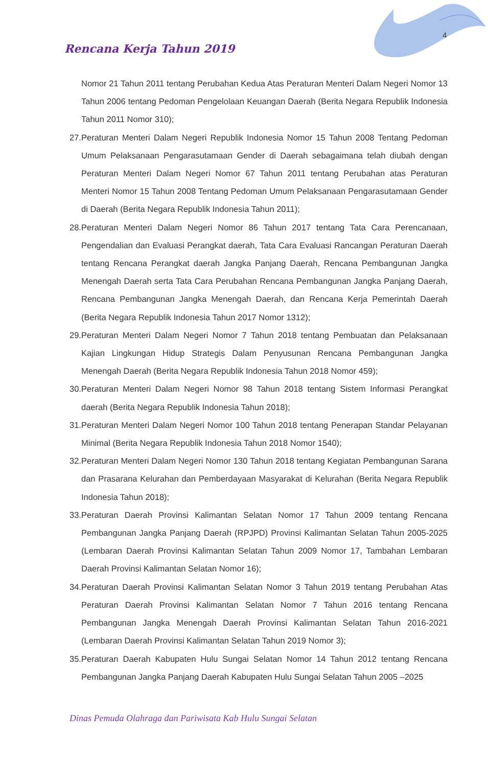4
Rencana Kerja Tahun 2019
Nomor 21 Tahun 2011 tentang Perubahan Kedua Atas Peraturan Menteri Dalam Negeri Nomor 13 Tahun 2006 tentang Pedoman Pengelolaan Keuangan Daerah (Berita Negara Republik Indonesia Tahun 2011 Nomor 310);
27. Peraturan Menteri Dalam Negeri Republik Indonesia Nomor 15 Tahun 2008 Tentang Pedoman Umum Pelaksanaan Pengarasutamaan Gender di Daerah sebagaimana telah diubah dengan Peraturan Menteri Dalam Negeri Nomor 67 Tahun 2011 tentang Perubahan atas Peraturan Menteri Nomor 15 Tahun 2008 Tentang Pedoman Umum Pelaksanaan Pengarasutamaan Gender di Daerah (Berita Negara Republik Indonesia Tahun 2011);
28. Peraturan Menteri Dalam Negeri Nomor 86 Tahun 2017 tentang Tata Cara Perencanaan, Pengendalian dan Evaluasi Perangkat daerah, Tata Cara Evaluasi Rancangan Peraturan Daerah tentang Rencana Perangkat daerah Jangka Panjang Daerah, Rencana Pembangunan Jangka Menengah Daerah serta Tata Cara Perubahan Rencana Pembangunan Jangka Panjang Daerah, Rencana Pembangunan Jangka Menengah Daerah, dan Rencana Kerja Pemerintah Daerah (Berita Negara Republik Indonesia Tahun 2017 Nomor 1312);
29. Peraturan Menteri Dalam Negeri Nomor 7 Tahun 2018 tentang Pembuatan dan Pelaksanaan Kajian Lingkungan Hidup Strategis Dalam Penyusunan Rencana Pembangunan Jangka Menengah Daerah (Berita Negara Republik Indonesia Tahun 2018 Nomor 459);
30. Peraturan Menteri Dalam Negeri Nomor 98 Tahun 2018 tentang Sistem Informasi Perangkat daerah (Berita Negara Republik Indonesia Tahun 2018);
31. Peraturan Menteri Dalam Negeri Nomor 100 Tahun 2018 tentang Penerapan Standar Pelayanan Minimal (Berita Negara Republik Indonesia Tahun 2018 Nomor 1540);
32. Peraturan Menteri Dalam Negeri Nomor 130 Tahun 2018 tentang Kegiatan Pembangunan Sarana dan Prasarana Kelurahan dan Pemberdayaan Masyarakat di Kelurahan (Berita Negara Republik Indonesia Tahun 2018);
33. Peraturan Daerah Provinsi Kalimantan Selatan Nomor 17 Tahun 2009 tentang Rencana Pembangunan Jangka Panjang Daerah (RPJPD) Provinsi Kalimantan Selatan Tahun 2005-2025 (Lembaran Daerah Provinsi Kalimantan Selatan Tahun 2009 Nomor 17, Tambahan Lembaran Daerah Provinsi Kalimantan Selatan Nomor 16);
34. Peraturan Daerah Provinsi Kalimantan Selatan Nomor 3 Tahun 2019 tentang Perubahan Atas Peraturan Daerah Provinsi Kalimantan Selatan Nomor 7 Tahun 2016 tentang Rencana Pembangunan Jangka Menengah Daerah Provinsi Kalimantan Selatan Tahun 2016-2021 (Lembaran Daerah Provinsi Kalimantan Selatan Tahun 2019 Nomor 3);
35. Peraturan Daerah Kabupaten Hulu Sungai Selatan Nomor 14 Tahun 2012 tentang Rencana Pembangunan Jangka Panjang Daerah Kabupaten Hulu Sungai Selatan Tahun 2005 –2025
Dinas Pemuda Olahraga dan Pariwisata Kab Hulu Sungai Selatan